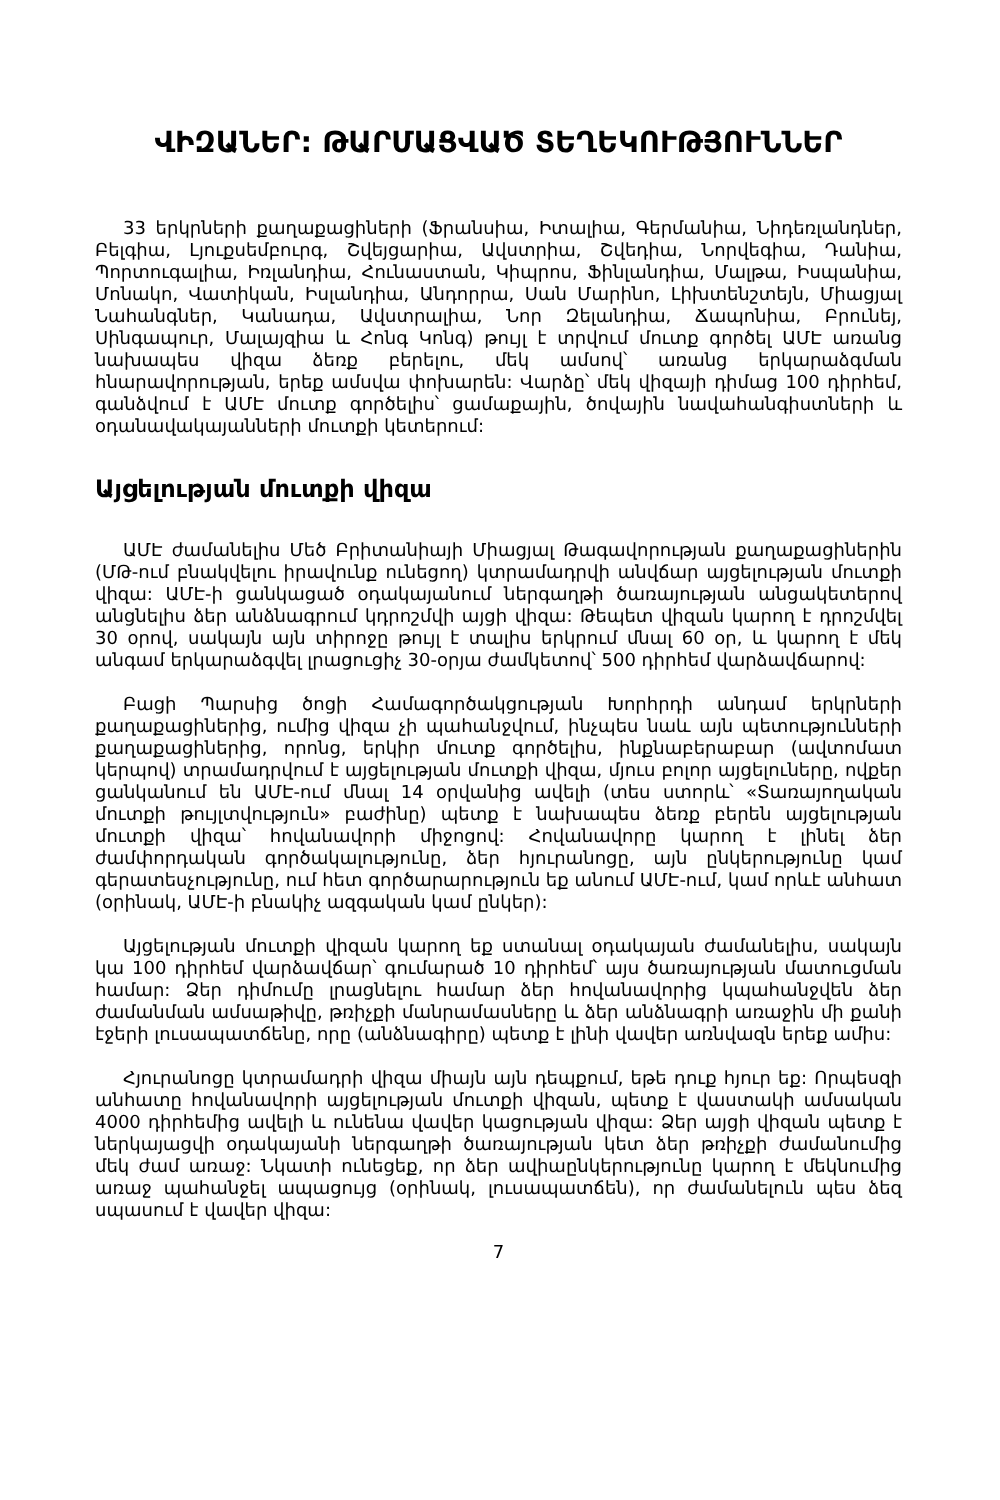ՎԻԶԱՆԵՐ: ԹԱՐՄԱՑՎԱԾ ՏԵՂԵԿՈՒԹՅՈՒՆՆԵՐ
33 երկրների քաղաքացիների (Ֆրանսիա, Իտալիա, Գերմանիա, Նիդեռլանդներ, Բելգիա, Լյուքսեմբուրգ, Շվեյցարիա, Ավստրիա, Շվեդիա, Նորվեգիա, Դանիա, Պորտուգալիա, Իռլանդիա, Հունաստան, Կիպրոս, Ֆինլանդիա, Մալթա, Իսպանիա, Մոնակո, Վատիկան, Իսլանդիա, Անդորրա, Սան Մարինո, Լիխտենշտեյն, Միացյալ Նահանգներ, Կանադա, Ավստրալիա, Նոր Զելանդիա, Ճապոնիա, Բրունեյ, Սինգապուր, Մալայզիա և Հոնգ Կոնգ) թույլ է տրվում մուտք գործել ԱՄԷ առանց նախապես վիզա ձեռք բերելու, մեկ ամսով՝ առանց երկարաձգման հնարավորության, երեք ամսվա փոխարեն: Վարձը՝ մեկ վիզայի դիմաց 100 դիրհեմ, գանձվում է ԱՄԷ մուտք գործելիս՝ ցամաքային, ծովային նավահանգիստների և օդանավակայանների մուտքի կետերում:
Այցելության մուտքի վիզա
ԱՄԷ ժամանելիս Մեծ Բրիտանիայի Միացյալ Թագավորության քաղաքացիներին (ՄԹ-ում բնակվելու իրավունք ունեցող) կտրամադրվի անվճար այցելության մուտքի վիզա: ԱՄԷ-ի ցանկացած օդակայանում ներգաղթի ծառայության անցակետերով անցնելիս ձեր անձնագրում կդրոշմվի այցի վիզա: Թեպետ վիզան կարող է դրոշմվել 30 օրով, սակայն այն տիրոջը թույլ է տալիս երկրում մնալ 60 օր, և կարող է մեկ անգամ երկարաձգվել լրացուցիչ 30-օրյա ժամկետով՝ 500 դիրհեմ վարձավճարով:
Բացի Պարսից ծոցի Համագործակցության Խորհրդի անդամ երկրների քաղաքացիներից, ումից վիզա չի պահանջվում, ինչպես նաև այն պետությունների քաղաքացիներից, որոնց, երկիր մուտք գործելիս, ինքնաբերաբար (ավտոմատ կերպով) տրամադրվում է այցելության մուտքի վիզա, մյուս բոլոր այցելուները, ովքեր ցանկանում են ԱՄԷ-ում մնալ 14 օրվանից ավելի (տես ստորև՝ «Տառայողական մուտքի թույլտվություն» բաժինը) պետք է նախապես ձեռք բերեն այցելության մուտքի վիզա՝ հովանավորի միջոցով: Հովանավորը կարող է լինել ձեր ժամփորդական գործակալությունը, ձեր հյուրանոցը, այն ընկերությունը կամ գերատեսչությունը, ում հետ գործարարություն եք անում ԱՄԷ-ում, կամ որևէ անհատ (օրինակ, ԱՄԷ-ի բնակիչ ազգական կամ ընկեր):
Այցելության մուտքի վիզան կարող եք ստանալ օդակայան ժամանելիս, սակայն կա 100 դիրհեմ վարձավճար՝ գումարած 10 դիրհեմ՝ այս ծառայության մատուցման համար: Ձեր դիմումը լրացնելու համար ձեր հովանավորից կպահանջվեն ձեր ժամանման ամսաթիվը, թռիչքի մանրամասները և ձեր անձնագրի առաջին մի քանի էջերի լուսապատճենը, որը (անձնագիրը) պետք է լինի վավեր առնվազն երեք ամիս:
Հյուրանոցը կտրամադրի վիզա միայն այն դեպքում, եթե դուք հյուր եք: Որպեսզի անհատը հովանավորի այցելության մուտքի վիզան, պետք է վաստակի ամսական 4000 դիրհեմից ավելի և ունենա վավեր կացության վիզա: Ձեր այցի վիզան պետք է ներկայացվի օդակայանի ներգաղթի ծառայության կետ ձեր թռիչքի ժամանումից մեկ ժամ առաջ: Նկատի ունեցեք, որ ձեր ավիաընկերությունը կարող է մեկնումից առաջ պահանջել ապացույց (օրինակ, լուսապատճեն), որ ժամանելուն պես ձեզ սպասում է վավեր վիզա:
7